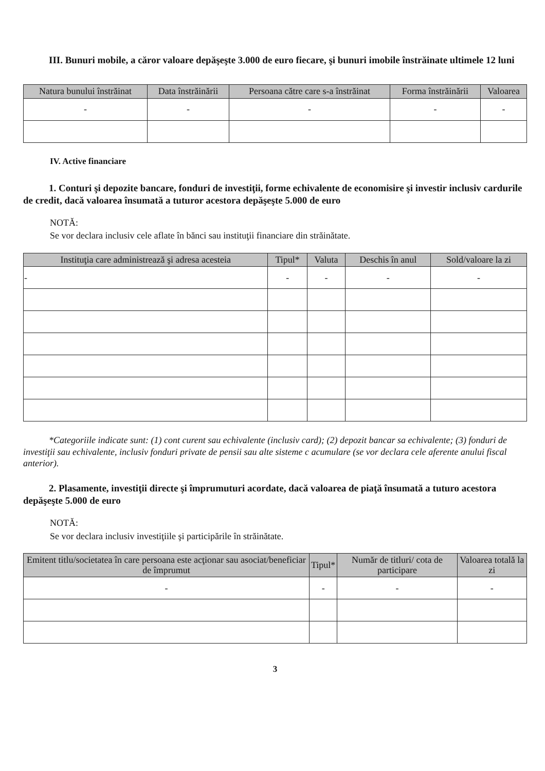III. Bunuri mobile, a căror valoare depăşeşte 3.000 de euro fiecare, şi bunuri imobile înstrăinate ultimele 12 luni
| Natura bunului înstrăinat | Data înstrăinării | Persoana către care s-a înstrăinat | Forma înstrăinării | Valoarea |
| --- | --- | --- | --- | --- |
| - | - | - | - | - |
IV. Active financiare
1. Conturi şi depozite bancare, fonduri de investiţii, forme echivalente de economisire şi investir inclusiv cardurile de credit, dacă valoarea însumată a tuturor acestora depăşeşte 5.000 de euro
NOTĂ:
Se vor declara inclusiv cele aflate în bănci sau instituţii financiare din străinătate.
| Instituţia care administrează şi adresa acesteia | Tipul* | Valuta | Deschis în anul | Sold/valoare la zi |
| --- | --- | --- | --- | --- |
| - | - | - | - | - |
*Categoriile indicate sunt: (1) cont curent sau echivalente (inclusiv card); (2) depozit bancar sa echivalente; (3) fonduri de investiţii sau echivalente, inclusiv fonduri private de pensii sau alte sisteme c acumulare (se vor declara cele aferente anului fiscal anterior).
2. Plasamente, investiţii directe şi împrumuturi acordate, dacă valoarea de piaţă însumată a tuturo acestora depăşeşte 5.000 de euro
NOTĂ:
Se vor declara inclusiv investiţiile şi participările în străinătate.
| Emitent titlu/societatea în care persoana este acţionar sau asociat/beneficiar de împrumut | Tipul* | Număr de titluri/ cota de participare | Valoarea totală la zi |
| --- | --- | --- | --- |
| - | - | - | - |
3